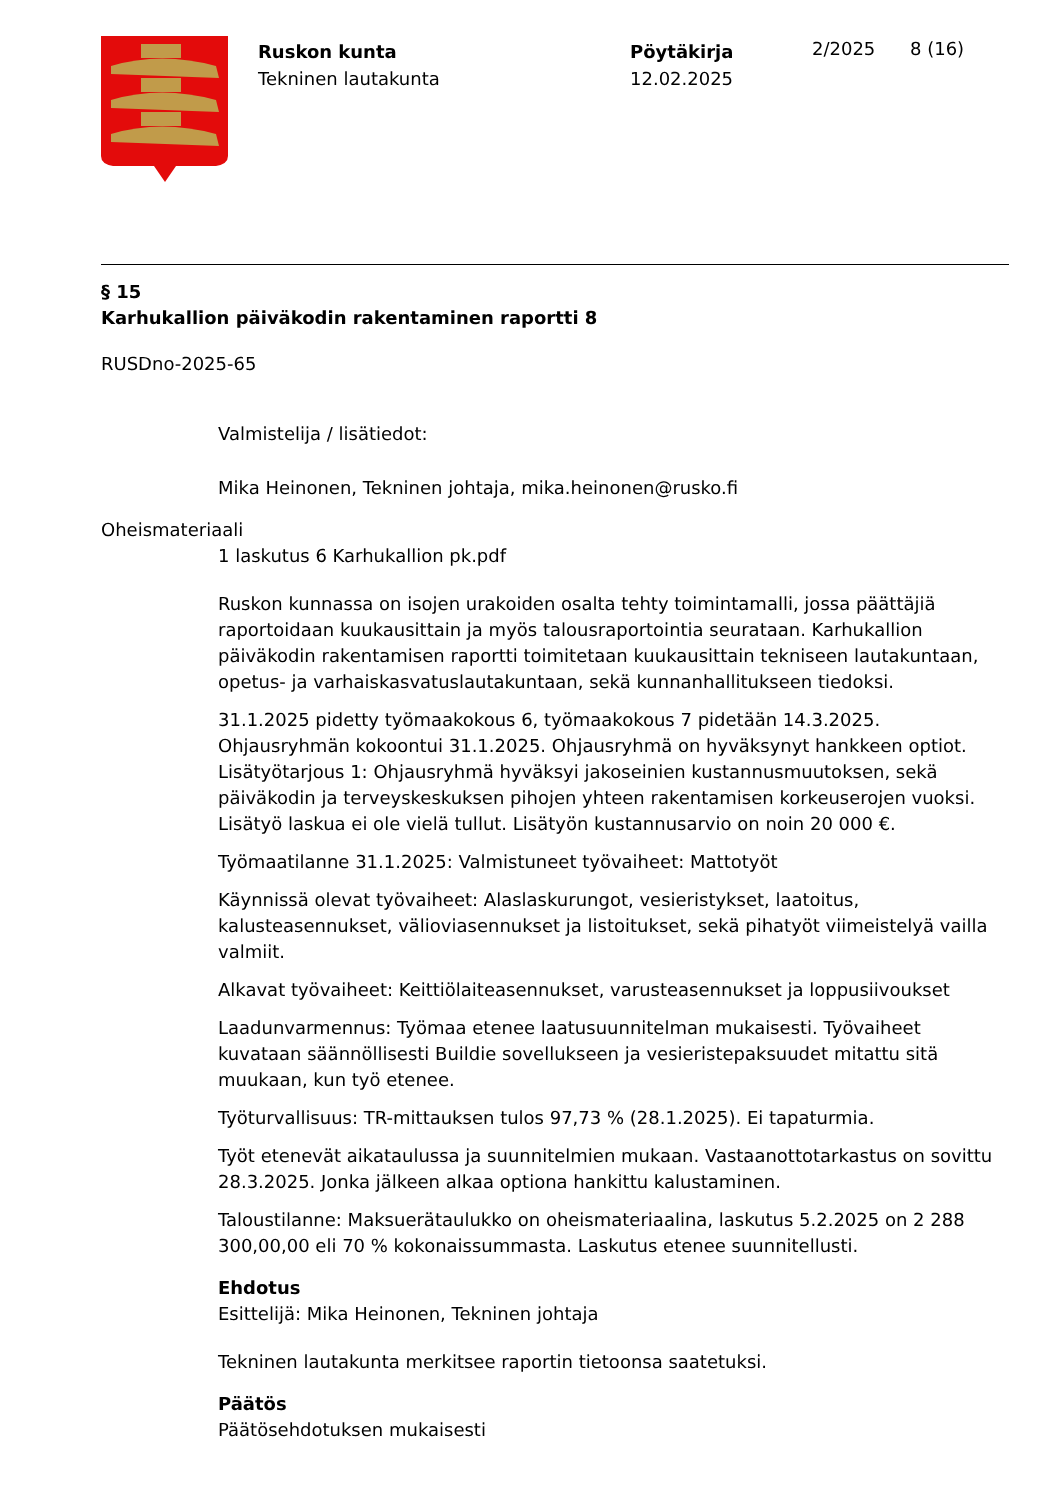Ruskon kunta
Tekninen lautakunta
Pöytäkirja
12.02.2025
2/2025 8 (16)
§ 15
Karhukallion päiväkodin rakentaminen raportti 8
RUSDno-2025-65
Valmistelija / lisätiedot:
Mika Heinonen, Tekninen johtaja, mika.heinonen@rusko.fi
Oheismateriaali
1 laskutus 6 Karhukallion pk.pdf
Ruskon kunnassa on isojen urakoiden osalta tehty toimintamalli, jossa päättäjiä raportoidaan kuukausittain ja myös talousraportointia seurataan. Karhukallion päiväkodin rakentamisen raportti toimitetaan kuukausittain tekniseen lautakuntaan, opetus- ja varhaiskasvatuslautakuntaan, sekä kunnanhallitukseen tiedoksi.
31.1.2025 pidetty työmaakokous 6, työmaakokous 7 pidetään 14.3.2025. Ohjausryhmän kokoontui 31.1.2025. Ohjausryhmä on hyväksynyt hankkeen optiot. Lisätyötarjous 1: Ohjausryhmä hyväksyi jakoseinien kustannusmuutoksen, sekä päiväkodin ja terveyskeskuksen pihojen yhteen rakentamisen korkeuserojen vuoksi. Lisätyö laskua ei ole vielä tullut. Lisätyön kustannusarvio on noin 20 000 €.
Työmaatilanne 31.1.2025: Valmistuneet työvaiheet: Mattotyöt
Käynnissä olevat työvaiheet: Alaslaskurungot, vesieristykset, laatoitus, kalusteasennukset, välioviasennukset ja listoitukset, sekä pihatyöt viimeistelyä vailla valmiit.
Alkavat työvaiheet: Keittiölaiteasennukset, varusteasennukset ja loppusiivoukset
Laadunvarmennus: Työmaa etenee laatusuunnitelman mukaisesti. Työvaiheet kuvataan säännöllisesti Buildie sovellukseen ja vesieristepaksuudet mitattu sitä muukaan, kun työ etenee.
Työturvallisuus: TR-mittauksen tulos 97,73 % (28.1.2025). Ei tapaturmia.
Työt etenevät aikataulussa ja suunnitelmien mukaan. Vastaanottotarkastus on sovittu 28.3.2025. Jonka jälkeen alkaa optiona hankittu kalustaminen.
Taloustilanne: Maksuerätaulukko on oheismateriaalina, laskutus 5.2.2025 on 2 288 300,00,00 eli 70 % kokonaissummasta. Laskutus etenee suunnitellusti.
Ehdotus
Esittelijä: Mika Heinonen, Tekninen johtaja
Tekninen lautakunta merkitsee raportin tietoonsa saatetuksi.
Päätös
Päätösehdotuksen mukaisesti